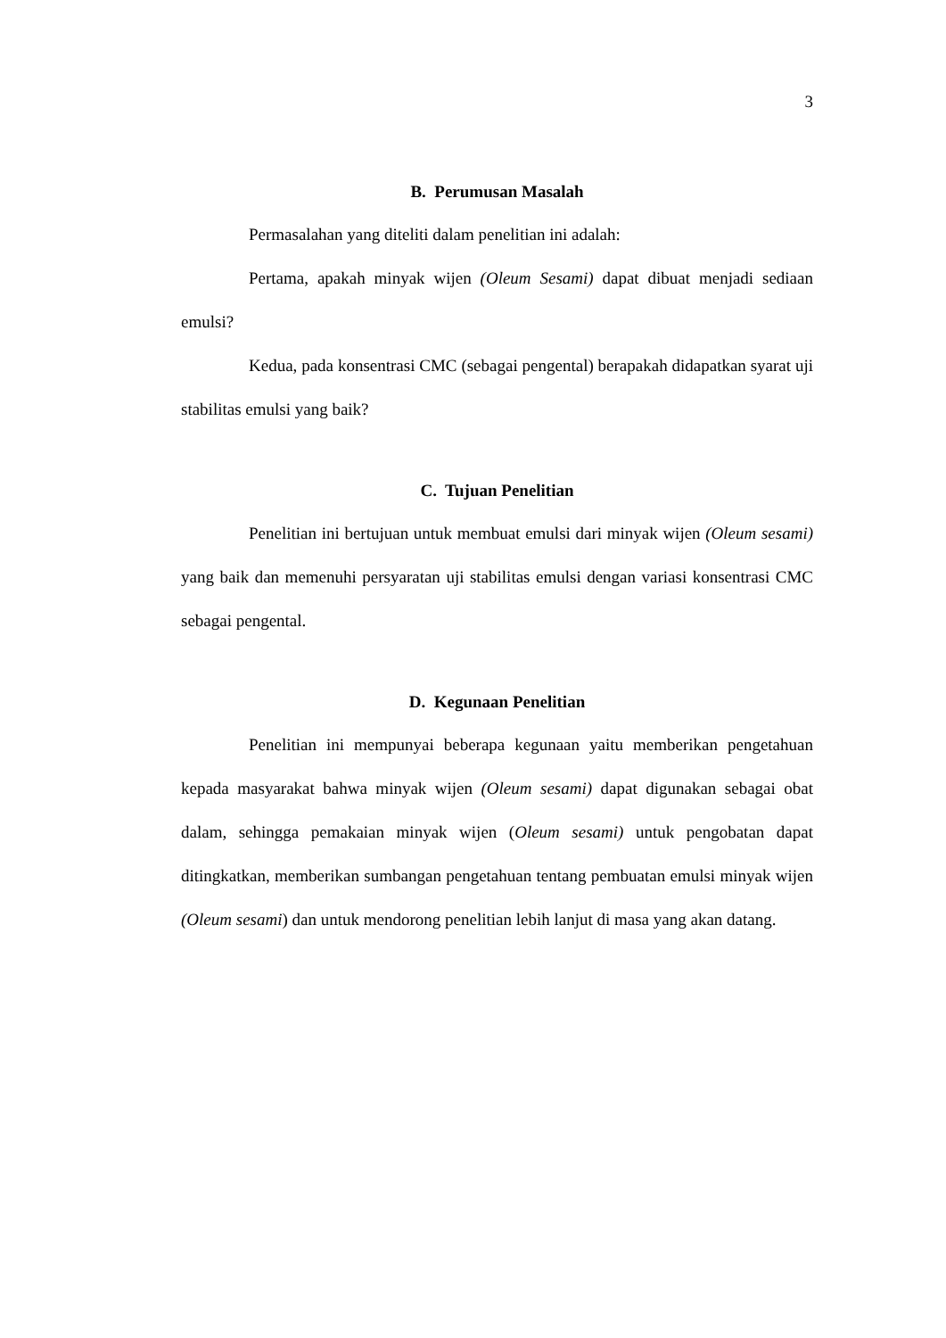3
B. Perumusan Masalah
Permasalahan yang diteliti dalam penelitian ini adalah:
Pertama, apakah minyak wijen (Oleum Sesami) dapat dibuat menjadi sediaan emulsi?
Kedua, pada konsentrasi CMC (sebagai pengental) berapakah didapatkan syarat uji stabilitas emulsi yang baik?
C. Tujuan Penelitian
Penelitian ini bertujuan untuk membuat emulsi dari minyak wijen (Oleum sesami) yang baik dan memenuhi persyaratan uji stabilitas emulsi dengan variasi konsentrasi CMC sebagai pengental.
D. Kegunaan Penelitian
Penelitian ini mempunyai beberapa kegunaan yaitu memberikan pengetahuan kepada masyarakat bahwa minyak wijen (Oleum sesami) dapat digunakan sebagai obat dalam, sehingga pemakaian minyak wijen (Oleum sesami) untuk pengobatan dapat ditingkatkan, memberikan sumbangan pengetahuan tentang pembuatan emulsi minyak wijen (Oleum sesami) dan untuk mendorong penelitian lebih lanjut di masa yang akan datang.